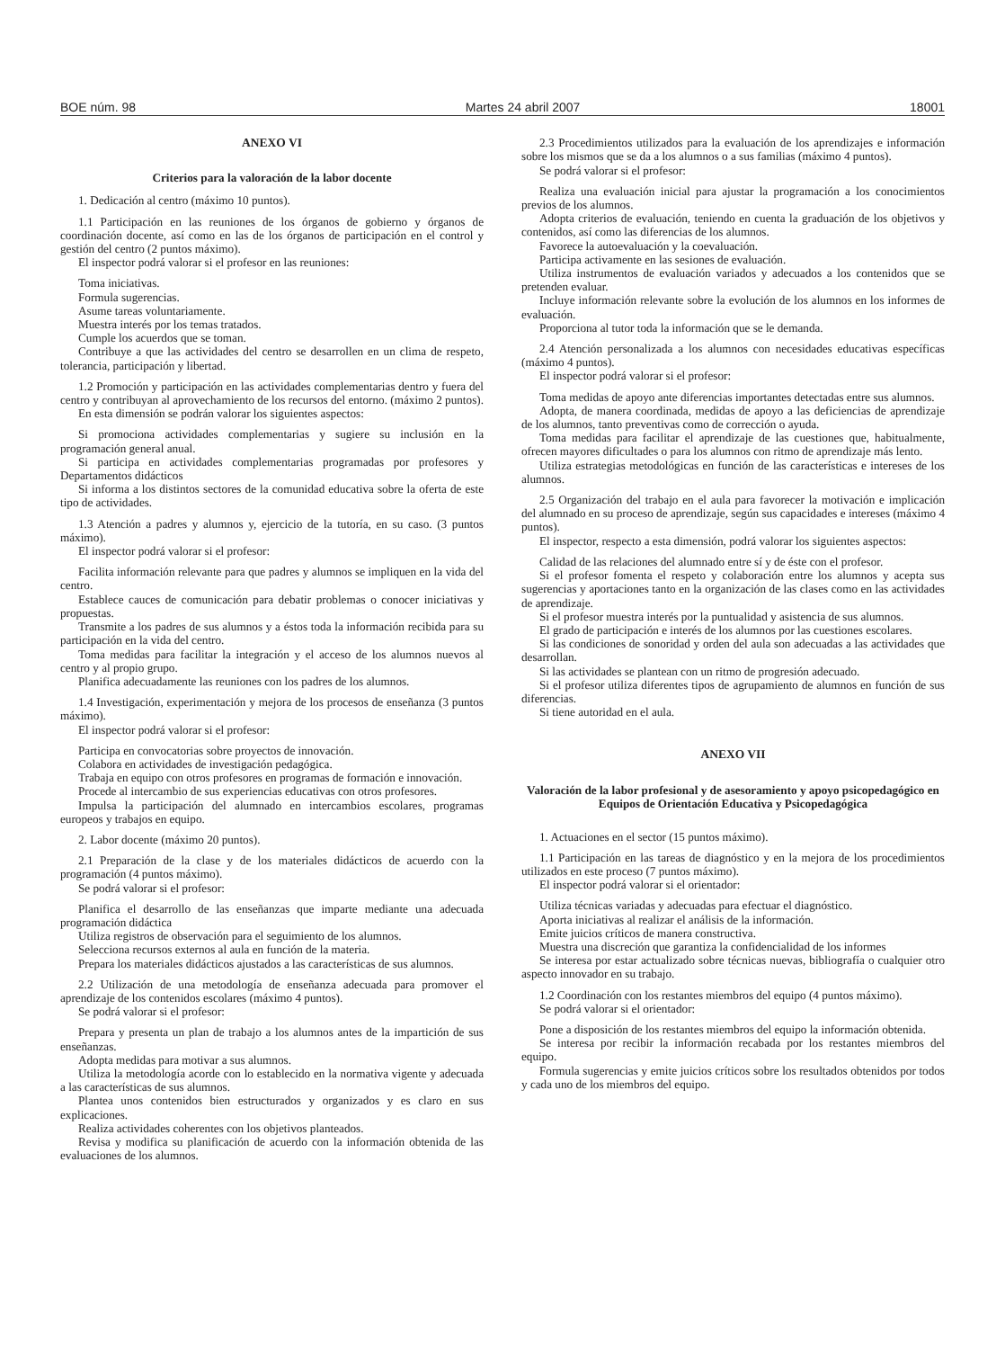BOE núm. 98 Martes 24 abril 2007 18001
ANEXO VI
Criterios para la valoración de la labor docente
1. Dedicación al centro (máximo 10 puntos).
1.1 Participación en las reuniones de los órganos de gobierno y órganos de coordinación docente, así como en las de los órganos de participación en el control y gestión del centro (2 puntos máximo).
El inspector podrá valorar si el profesor en las reuniones:
Toma iniciativas.
Formula sugerencias.
Asume tareas voluntariamente.
Muestra interés por los temas tratados.
Cumple los acuerdos que se toman.
Contribuye a que las actividades del centro se desarrollen en un clima de respeto, tolerancia, participación y libertad.
1.2 Promoción y participación en las actividades complementarias dentro y fuera del centro y contribuyan al aprovechamiento de los recursos del entorno. (máximo 2 puntos).
En esta dimensión se podrán valorar los siguientes aspectos:
Si promociona actividades complementarias y sugiere su inclusión en la programación general anual.
Si participa en actividades complementarias programadas por profesores y Departamentos didácticos
Si informa a los distintos sectores de la comunidad educativa sobre la oferta de este tipo de actividades.
1.3 Atención a padres y alumnos y, ejercicio de la tutoría, en su caso. (3 puntos máximo).
El inspector podrá valorar si el profesor:
Facilita información relevante para que padres y alumnos se impliquen en la vida del centro.
Establece cauces de comunicación para debatir problemas o conocer iniciativas y propuestas.
Transmite a los padres de sus alumnos y a éstos toda la información recibida para su participación en la vida del centro.
Toma medidas para facilitar la integración y el acceso de los alumnos nuevos al centro y al propio grupo.
Planifica adecuadamente las reuniones con los padres de los alumnos.
1.4 Investigación, experimentación y mejora de los procesos de enseñanza (3 puntos máximo).
El inspector podrá valorar si el profesor:
Participa en convocatorias sobre proyectos de innovación.
Colabora en actividades de investigación pedagógica.
Trabaja en equipo con otros profesores en programas de formación e innovación.
Procede al intercambio de sus experiencias educativas con otros profesores.
Impulsa la participación del alumnado en intercambios escolares, programas europeos y trabajos en equipo.
2. Labor docente (máximo 20 puntos).
2.1 Preparación de la clase y de los materiales didácticos de acuerdo con la programación (4 puntos máximo).
Se podrá valorar si el profesor:
Planifica el desarrollo de las enseñanzas que imparte mediante una adecuada programación didáctica
Utiliza registros de observación para el seguimiento de los alumnos.
Selecciona recursos externos al aula en función de la materia.
Prepara los materiales didácticos ajustados a las características de sus alumnos.
2.2 Utilización de una metodología de enseñanza adecuada para promover el aprendizaje de los contenidos escolares (máximo 4 puntos).
Se podrá valorar si el profesor:
Prepara y presenta un plan de trabajo a los alumnos antes de la impartición de sus enseñanzas.
Adopta medidas para motivar a sus alumnos.
Utiliza la metodología acorde con lo establecido en la normativa vigente y adecuada a las características de sus alumnos.
Plantea unos contenidos bien estructurados y organizados y es claro en sus explicaciones.
Realiza actividades coherentes con los objetivos planteados.
Revisa y modifica su planificación de acuerdo con la información obtenida de las evaluaciones de los alumnos.
2.3 Procedimientos utilizados para la evaluación de los aprendizajes e información sobre los mismos que se da a los alumnos o a sus familias (máximo 4 puntos).
Se podrá valorar si el profesor:
Realiza una evaluación inicial para ajustar la programación a los conocimientos previos de los alumnos.
Adopta criterios de evaluación, teniendo en cuenta la graduación de los objetivos y contenidos, así como las diferencias de los alumnos.
Favorece la autoevaluación y la coevaluación.
Participa activamente en las sesiones de evaluación.
Utiliza instrumentos de evaluación variados y adecuados a los contenidos que se pretenden evaluar.
Incluye información relevante sobre la evolución de los alumnos en los informes de evaluación.
Proporciona al tutor toda la información que se le demanda.
2.4 Atención personalizada a los alumnos con necesidades educativas específicas (máximo 4 puntos).
El inspector podrá valorar si el profesor:
Toma medidas de apoyo ante diferencias importantes detectadas entre sus alumnos.
Adopta, de manera coordinada, medidas de apoyo a las deficiencias de aprendizaje de los alumnos, tanto preventivas como de corrección o ayuda.
Toma medidas para facilitar el aprendizaje de las cuestiones que, habitualmente, ofrecen mayores dificultades o para los alumnos con ritmo de aprendizaje más lento.
Utiliza estrategias metodológicas en función de las características e intereses de los alumnos.
2.5 Organización del trabajo en el aula para favorecer la motivación e implicación del alumnado en su proceso de aprendizaje, según sus capacidades e intereses (máximo 4 puntos).
El inspector, respecto a esta dimensión, podrá valorar los siguientes aspectos:
Calidad de las relaciones del alumnado entre sí y de éste con el profesor.
Si el profesor fomenta el respeto y colaboración entre los alumnos y acepta sus sugerencias y aportaciones tanto en la organización de las clases como en las actividades de aprendizaje.
Si el profesor muestra interés por la puntualidad y asistencia de sus alumnos.
El grado de participación e interés de los alumnos por las cuestiones escolares.
Si las condiciones de sonoridad y orden del aula son adecuadas a las actividades que desarrollan.
Si las actividades se plantean con un ritmo de progresión adecuado.
Si el profesor utiliza diferentes tipos de agrupamiento de alumnos en función de sus diferencias.
Si tiene autoridad en el aula.
ANEXO VII
Valoración de la labor profesional y de asesoramiento y apoyo psicopedagógico en Equipos de Orientación Educativa y Psicopedagógica
1. Actuaciones en el sector (15 puntos máximo).
1.1 Participación en las tareas de diagnóstico y en la mejora de los procedimientos utilizados en este proceso (7 puntos máximo).
El inspector podrá valorar si el orientador:
Utiliza técnicas variadas y adecuadas para efectuar el diagnóstico.
Aporta iniciativas al realizar el análisis de la información.
Emite juicios críticos de manera constructiva.
Muestra una discreción que garantiza la confidencialidad de los informes
Se interesa por estar actualizado sobre técnicas nuevas, bibliografía o cualquier otro aspecto innovador en su trabajo.
1.2 Coordinación con los restantes miembros del equipo (4 puntos máximo).
Se podrá valorar si el orientador:
Pone a disposición de los restantes miembros del equipo la información obtenida.
Se interesa por recibir la información recabada por los restantes miembros del equipo.
Formula sugerencias y emite juicios críticos sobre los resultados obtenidos por todos y cada uno de los miembros del equipo.